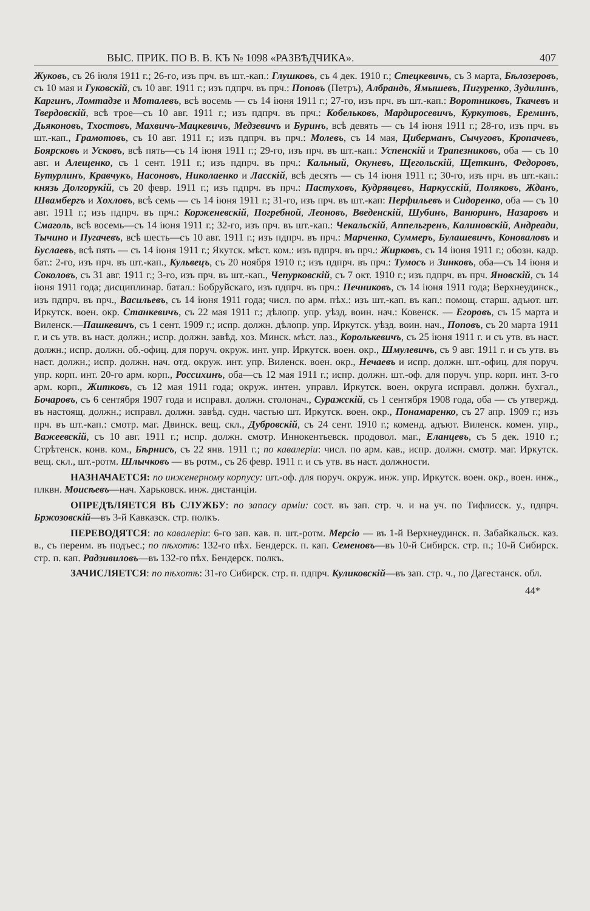ВЫС. ПРИК. ПО В. В. КЪ № 1098 «РАЗВѢДЧИКА». 407
Жуковъ, съ 26 іюля 1911 г.; 26-го, изъ прч. въ шт.-кап.: Глушковъ, съ 4 дек. 1910 г.; Стецкевичъ, съ 3 марта, Бѣлозеровъ, съ 10 мая и Гуковскій, съ 10 авг. 1911 г.; изъ пдпрч. въ прч.: Поповъ (Петръ), Албрандъ, Ямышевъ, Пигуренко, Зудилинъ, Каргинъ, Ломтадзе и Моталевъ, всѣ восемь — съ 14 іюня 1911 г.; 27-го, изъ прч. въ шт.-кап.: Воротниковъ, Ткачевъ и Твердовскій, всѣ трое—съ 10 авг. 1911 г.; изъ пдпрч. въ прч.: Кобельковъ, Мардиросевичъ, Куркутовъ, Ереминъ, Дьяконовъ, Тхостовъ, Махвичъ-Мацкевичъ, Медзевичъ и Буринъ, всѣ девять — съ 14 іюня 1911 г.; 28-го, изъ прч. въ шт.-кап., Грамотовъ, съ 10 авг. 1911 г.; изъ пдпрч. въ прч.: Молевъ, съ 14 мая, Циберманъ, Сычуговъ, Кропачевъ, Боярсковъ и Усковъ, всѣ пять—съ 14 іюня 1911 г.; 29-го, изъ прч. въ шт.-кап.: Успенскій и Трапезниковъ, оба — съ 10 авг. и Алещенко, съ 1 сент. 1911 г.; изъ пдпрч. въ прч.: Кальный, Окуневъ, Щегольскій, Щеткинъ, Федоровъ, Бутурлинъ, Кравчукъ, Насоновъ, Николаенко и Ласскій, всѣ десять — съ 14 іюня 1911 г.; 30-го, изъ прч. въ шт.-кап.: князь Долгорукій, съ 20 февр. 1911 г.; изъ пдпрч. въ прч.: Пастуховъ, Кудрявцевъ, Наркусскій, Поляковъ, Жданъ, Швамбергъ и Хохловъ, всѣ семь — съ 14 іюня 1911 г.; 31-го, изъ прч. въ шт.-кап: Перфильевъ и Сидоренко, оба — съ 10 авг. 1911 г.; изъ пдпрч. въ прч.: Корженевскій, Погребной, Леоновъ, Введенскій, Шубинъ, Ванюринъ, Назаровъ и Смаголь, всѣ восемь—съ 14 іюня 1911 г.; 32-го, изъ прч. въ шт.-кап.: Чекальскій, Аппельгренъ, Калиновскій, Андреади, Тычино и Пугачевъ, всѣ шесть—съ 10 авг. 1911 г.; изъ пдпрч. въ прч.: Марченко, Суммеръ, Булашевичъ, Коноваловъ и Буслаевъ, всѣ пять — съ 14 іюня 1911 г.; Якутск. мѣст. ком.: изъ пдпрч. въ прч.: Жирковъ, съ 14 іюня 1911 г.; обозн. кадр. бат.: 2-го, изъ прч. въ шт.-кап., Кульвецъ, съ 20 ноября 1910 г.; изъ пдпрч. въ прч.: Тумосъ и Зинковъ, оба—съ 14 іюня и Соколовъ, съ 31 авг. 1911 г.; 3-го, изъ прч. въ шт.-кап., Чепурковскій, съ 7 окт. 1910 г.; изъ пдпрч. въ прч. Яновскій, съ 14 іюня 1911 года; дисциплинар. батал.: Бобруйскаго, изъ пдпрч. въ прч.: Печниковъ, съ 14 іюня 1911 года; Верхнеудинск., изъ пдпрч. въ прч., Васильевъ, съ 14 іюня 1911 года; числ. по арм. пѣх.: изъ шт.-кап. въ кап.: помощ. старш. адъют. шт. Иркутск. воен. окр. Станкевичъ, съ 22 мая 1911 г.; дѣлопр. упр. уѣзд. воин. нач.: Ковенск. — Егоровъ, съ 15 марта и Виленск.—Пашкевичъ, съ 1 сент. 1909 г.; испр. должн. дѣлопр. упр. Иркутск. уѣзд. воин. нач., Поповъ, съ 20 марта 1911 г. и съ утв. въ наст. должн.; испр. должн. завѣд. хоз. Минск. мѣст. лаз., Королькевичъ, съ 25 іюня 1911 г. и съ утв. въ наст. должн.; испр. должн. об.-офиц. для поруч. окруж. инт. упр. Иркутск. воен. окр., Шмулевичъ, съ 9 авг. 1911 г. и съ утв. въ наст. должн.; испр. должн. нач. отд. окруж. инт. упр. Виленск. воен. окр., Нечаевъ и испр. должн. шт.-офиц. для поруч. упр. корп. инт. 20-го арм. корп., Россихинъ, оба—съ 12 мая 1911 г.; испр. должн. шт.-оф. для поруч. упр. корп. инт. 3-го арм. корп., Житковъ, съ 12 мая 1911 года; окруж. интен. управл. Иркутск. воен. округа исправл. должн. бухгал., Бочаровъ, съ 6 сентября 1907 года и исправл. должн. столонач., Суражскій, съ 1 сентября 1908 года, оба — съ утвержд. въ настоящ. должн.; исправл. должн. завѣд. судн. частью шт. Иркутск. воен. окр., Понамаренко, съ 27 апр. 1909 г.; изъ прч. въ шт.-кап.: смотр. маг. Двинск. вещ. скл., Дубровскій, съ 24 сент. 1910 г.; коменд. адъют. Виленск. комен. упр., Важеевскій, съ 10 авг. 1911 г.; испр. должн. смотр. Иннокентьевск. продовол. маг., Еланцевъ, съ 5 дек. 1910 г.; Стрѣтенск. конв. ком., Бѣрнисъ, съ 22 янв. 1911 г.; по кавалеріи: числ. по арм. кав., испр. должн. смотр. маг. Иркутск. вещ. скл., шт.-ротм. Шлычковъ — въ ротм., съ 26 февр. 1911 г. и съ утв. въ наст. должности.
НАЗНАЧАЕТСЯ: по инженерному корпусу: шт.-оф. для поруч. окруж. инж. упр. Иркутск. воен. окр., воен. инж., плквн. Моисѣевъ—нач. Харьковск. инж. дистанціи.
ОПРЕДѢЛЯЕТСЯ ВЪ СЛУЖБУ: по запасу арміи: сост. въ зап. стр. ч. и на уч. по Тифлисск. у., пдпрч. Бржозовскій—въ 3-й Кавказск. стр. полкъ.
ПЕРЕВОДЯТСЯ: по кавалеріи: 6-го зап. кав. п. шт.-ротм. Мерсіо — въ 1-й Верхнеудинск. п. Забайкальск. каз. в., съ переим. въ подъес.; по пѣхотѣ: 132-го пѣх. Бендерск. п. кап. Семеновъ—въ 10-й Сибирск. стр. п.; 10-й Сибирск. стр. п. кап. Радзивиловъ—въ 132-го пѣх. Бендерск. полкъ.
ЗАЧИСЛЯЕТСЯ: по пѣхотѣ: 31-го Сибирск. стр. п. пдпрч. Куликовскій—въ зап. стр. ч., по Дагестанск. обл.
44*